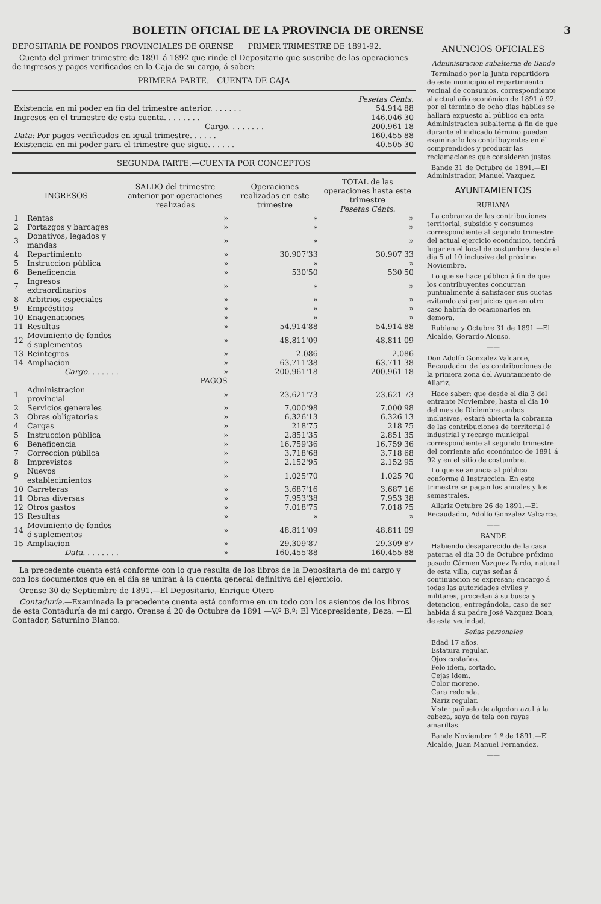BOLETIN OFICIAL DE LA PROVINCIA DE ORENSE 3
DEPOSITARIA DE FONDOS PROVINCIALES DE ORENSE PRIMER TRIMESTRE DE 1891-92.
Cuenta del primer trimestre de 1891 á 1892 que rinde el Depositario que suscribe de las operaciones de ingresos y pagos verificados en la Caja de su cargo, á saber:
PRIMERA PARTE.—CUENTA DE CAJA
| | Pesetas Cénts. |
| Existencia en mi poder en fin del trimestre anterior. . . . . . . | 54.914'88 |
| Ingresos en el trimestre de esta cuenta. . . . . . . . | 146.046'30 |
| Cargo. . . . . . . . | 200.961'18 |
| Data: Por pagos verificados en igual trimestre. . . . . . | 160.455'88 |
| Existencia en mi poder para el trimestre que sigue. . . . . . | 40.505'30 |
SEGUNDA PARTE.—CUENTA POR CONCEPTOS
| INGRESOS | | SALDO del trimestre anterior por operaciones realizadas | Operaciones realizadas en este trimestre | TOTAL de las operaciones hasta este trimestre Pesetas Cénts. |
| --- | --- | --- | --- | --- |
| 1 | Rentas | » | » | » |
| 2 | Portazgos y barcages | » | » | » |
| 3 | Donativos, legados y mandas | » | » | » |
| 4 | Repartimiento | » | 30.907'33 | 30.907'33 |
| 5 | Instruccion pública | » | » | » |
| 6 | Beneficencia | » | 530'50 | 530'50 |
| 7 | Ingresos extraordinarios | » | » | » |
| 8 | Arbitrios especiales | » | » | » |
| 9 | Empréstitos | » | » | » |
| 10 | Enagenaciones | » | » | » |
| 11 | Resultas | » | 54.914'88 | 54.914'88 |
| 12 | Movimiento de fondos ó suplementos | » | 48.811'09 | 48.811'09 |
| 13 | Reintegros | » | 2.086 | 2.086 |
| 14 | Ampliacion | » | 63.711'38 | 63.711'38 |
| | Cargo. . . . . . . | » | 200.961'18 | 200.961'18 |
| PAGOS | | | | |
| 1 | Administracion provincial | » | 23.621'73 | 23.621'73 |
| 2 | Servicios generales | » | 7.000'98 | 7.000'98 |
| 3 | Obras obligatorias | » | 6.326'13 | 6.326'13 |
| 4 | Cargas | » | 218'75 | 218'75 |
| 5 | Instruccion pública | » | 2.851'35 | 2.851'35 |
| 6 | Beneficencia | » | 16.759'36 | 16.759'36 |
| 7 | Correccion pública | » | 3.718'68 | 3.718'68 |
| 8 | Imprevistos | » | 2.152'95 | 2.152'95 |
| 9 | Nuevos establecimientos | » | 1.025'70 | 1.025'70 |
| 10 | Carreteras | » | 3.687'16 | 3.687'16 |
| 11 | Obras diversas | » | 7.953'38 | 7.953'38 |
| 12 | Otros gastos | » | 7.018'75 | 7.018'75 |
| 13 | Resultas | » | » | » |
| 14 | Movimiento de fondos ó suplementos | » | 48.811'09 | 48.811'09 |
| 15 | Ampliacion | » | 29.309'87 | 29.309'87 |
| | Data. . . . . . . . | » | 160.455'88 | 160.455'88 |
La precedente cuenta está conforme con lo que resulta de los libros de la Depositaría de mi cargo y con los documentos que en el dia se unirán á la cuenta general definitiva del ejercicio.
Orense 30 de Septiembre de 1891.—El Depositario, Enrique Otero
Contaduría.—Examinada la precedente cuenta está conforme en un todo con los asientos de los libros de esta Contaduría de mi cargo. Orense á 20 de Octubre de 1891 —V.º B.º: El Vicepresidente, Deza. —El Contador, Saturnino Blanco.
ANUNCIOS OFICIALES
Administracion subalterna de Bande
Terminado por la Junta repartidora de este municipio el repartimiento vecinal de consumos, correspondiente al actual año económico de 1891 á 92, por el término de ocho dias hábiles se hallará expuesto al público en esta Administracion subalterna á fin de que durante el indicado término puedan examinarlo los contribuyentes en él comprendidos y producir las reclamaciones que consideren justas.
Bande 31 de Octubre de 1891.—El Administrador, Manuel Vazquez.
AYUNTAMIENTOS
RUBIANA
La cobranza de las contribuciones territorial, subsidio y consumos correspondiente al segundo trimestre del actual ejercicio económico, tendrá lugar en el local de costumbre desde el dia 5 al 10 inclusive del próximo Noviembre.
Lo que se hace público á fin de que los contribuyentes concurran puntualmente á satisfacer sus cuotas evitando así perjuicios que en otro caso habría de ocasionarles en demora.
Rubiana y Octubre 31 de 1891.—El Alcalde, Gerardo Alonso.
——
Don Adolfo Gonzalez Valcarce, Recaudador de las contribuciones de la primera zona del Ayuntamiento de Allariz.
Hace saber: que desde el dia 3 del entrante Noviembre, hasta el dia 10 del mes de Diciembre ambos inclusives, estará abierta la cobranza de las contribuciones de territorial é industrial y recargo municipal correspondiente al segundo trimestre del corriente año económico de 1891 á 92 y en el sitio de costumbre.
Lo que se anuncia al público conforme á Instruccion. En este trimestre se pagan los anuales y los semestrales.
Allariz Octubre 26 de 1891.—El Recaudador, Adolfo Gonzalez Valcarce.
——
BANDE
Habiendo desaparecido de la casa paterna el dia 30 de Octubre próximo pasado Cármen Vazquez Pardo, natural de esta villa, cuyas señas á continuacion se expresan; encargo á todas las autoridades civiles y militares, procedan á su busca y detencion, entregándola, caso de ser habida á su padre José Vazquez Boan, de esta vecindad.
Señas personales
Edad 17 años.
Estatura regular.
Ojos castaños.
Pelo idem, cortado.
Cejas idem.
Color moreno.
Cara redonda.
Nariz regular.
Viste: pañuelo de algodon azul á la cabeza, saya de tela con rayas amarillas.
Bande Noviembre 1.º de 1891.—El Alcalde, Juan Manuel Fernandez.
——